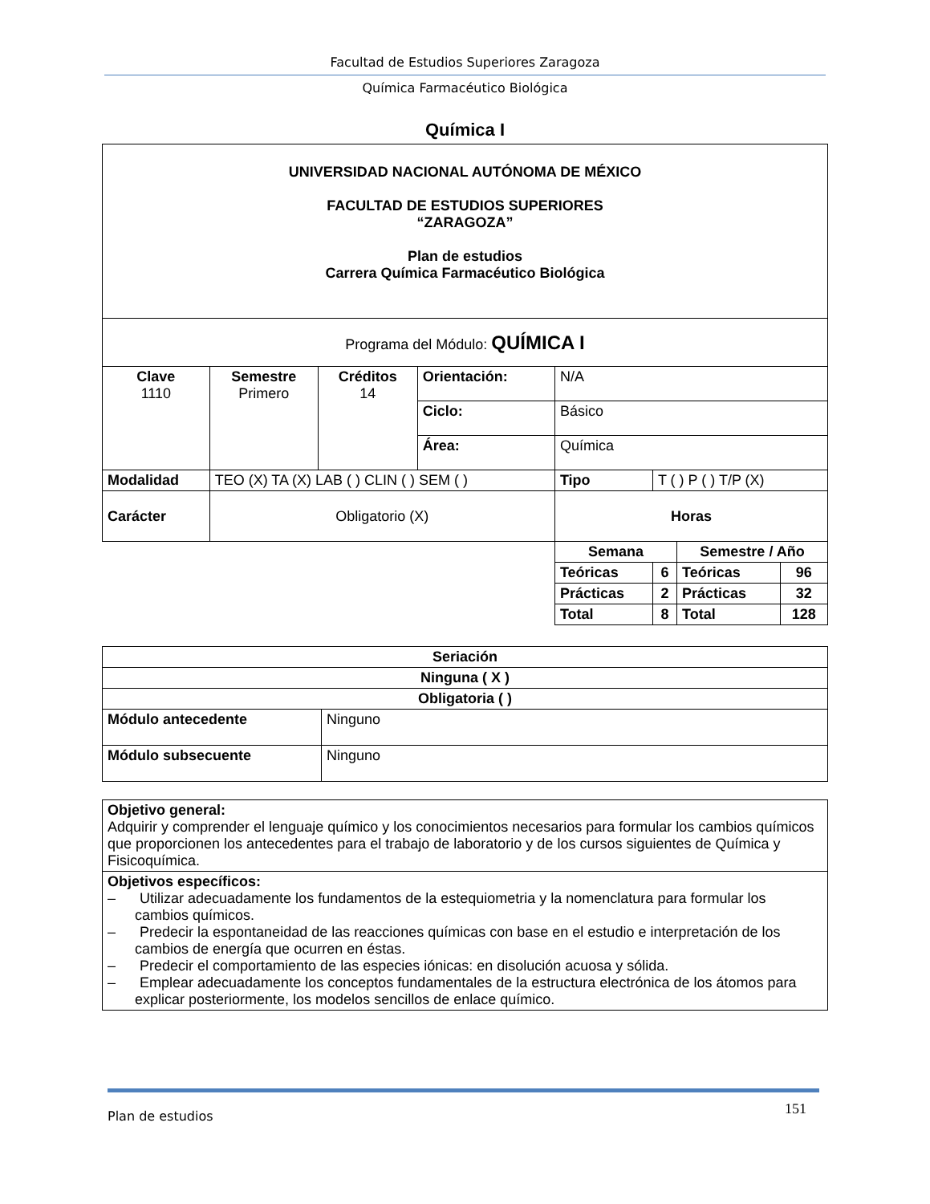Facultad de Estudios Superiores Zaragoza
Química Farmacéutico Biológica
Química I
| UNIVERSIDAD NACIONAL AUTÓNOMA DE MÉXICO FACULTAD DE ESTUDIOS SUPERIORES “ZARAGOZA” Plan de estudios Carrera Química Farmacéutico Biológica | | | | | | | |
| Programa del Módulo: QUÍMICA I | | | | | | | |
| Clave 1110 | Semestre Primero | Créditos 14 | Orientación: | N/A | | | |
| | | | Ciclo: | Básico | | | |
| | | | Área: | Química | | | |
| Modalidad | TEO (X) TA (X) LAB ( ) CLIN ( ) SEM ( ) | | | Tipo | T ( ) P ( ) T/P (X) | | |
| Carácter | Obligatorio (X) | | | Horas | | | |
| | | | | Semana | | Semestre / Año | |
| | | | | Teóricas | 6 | Teóricas | 96 |
| | | | | Prácticas | 2 | Prácticas | 32 |
| | | | | Total | 8 | Total | 128 |
| Seriación | |
| Ninguna ( X ) | |
| Obligatoria ( ) | |
| Módulo antecedente | Ninguno |
| Módulo subsecuente | Ninguno |
| Objetivo general: Adquirir y comprender el lenguaje químico y los conocimientos necesarios para formular los cambios químicos que proporcionen los antecedentes para el trabajo de laboratorio y de los cursos siguientes de Química y Fisicoquímica. |
| Objetivos específicos: – Utilizar adecuadamente los fundamentos de la estequiometria y la nomenclatura para formular los cambios químicos. – Predecir la espontaneidad de las reacciones químicas con base en el estudio e interpretación de los cambios de energía que ocurren en éstas. – Predecir el comportamiento de las especies iónicas: en disolución acuosa y sólida. – Emplear adecuadamente los conceptos fundamentales de la estructura electrónica de los átomos para explicar posteriormente, los modelos sencillos de enlace químico. |
Plan de estudios 151